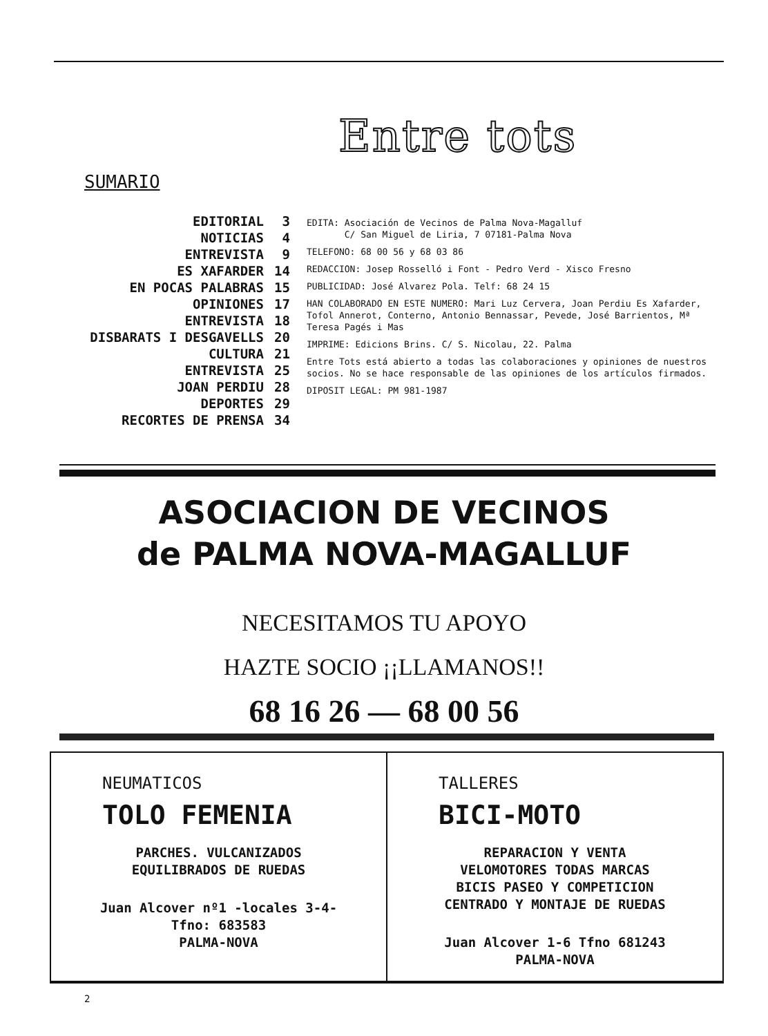Entre tots
SUMARIO
EDITORIAL 3
NOTICIAS 4
ENTREVISTA 9
ES XAFARDER 14
EN POCAS PALABRAS 15
OPINIONES 17
ENTREVISTA 18
DISBARATS I DESGAVELLS 20
CULTURA 21
ENTREVISTA 25
JOAN PERDIU 28
DEPORTES 29
RECORTES DE PRENSA 34
EDITA: Asociación de Vecinos de Palma Nova-Magalluf
C/ San Miguel de Liria, 7 07181-Palma Nova
TELEFONO: 68 00 56 y 68 03 86
REDACCION: Josep Rosselló i Font - Pedro Verd - Xisco Fresno
PUBLICIDAD: José Alvarez Pola. Telf: 68 24 15
HAN COLABORADO EN ESTE NUMERO: Mari Luz Cervera, Joan Perdiu Es Xafarder, Tofol Annerot, Conterno, Antonio Bennassar, Pevede, José Barrientos, Mª Teresa Pagés i Mas
IMPRIME: Edicions Brins. C/ S. Nicolau, 22. Palma
Entre Tots está abierto a todas las colaboraciones y opiniones de nuestros socios. No se hace responsable de las opiniones de los artículos firmados.
DIPOSIT LEGAL: PM 981-1987
ASOCIACION DE VECINOS
de PALMA NOVA-MAGALLUF
NECESITAMOS TU APOYO
HAZTE SOCIO ¡¡LLAMANOS!!
68 16 26 — 68 00 56
NEUMATICOS
TOLO FEMENIA
PARCHES. VULCANIZADOS
EQUILIBRADOS DE RUEDAS
Juan Alcover nº1 -locales 3-4-
Tfno: 683583
PALMA-NOVA
TALLERES
BICI-MOTO
REPARACION Y VENTA
VELOMOTORES TODAS MARCAS
BICIS PASEO Y COMPETICION
CENTRADO Y MONTAJE DE RUEDAS
Juan Alcover 1-6 Tfno 681243
PALMA-NOVA
2